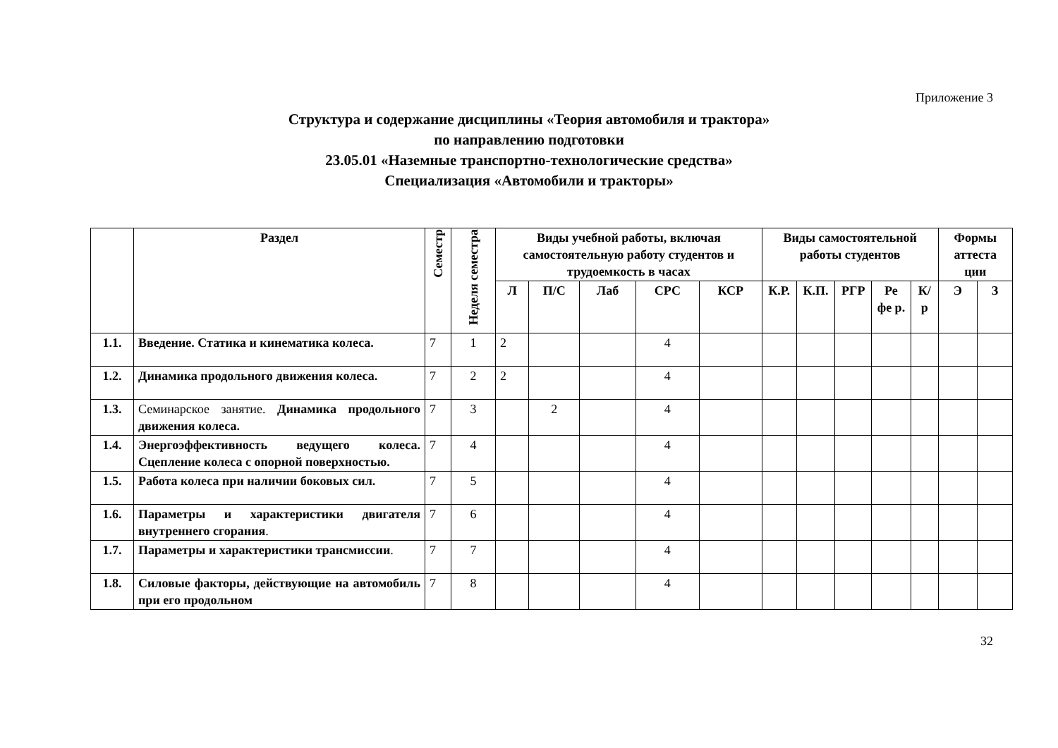Приложение 3
Структура и содержание дисциплины «Теория автомобиля и трактора»
по направлению подготовки
23.05.01 «Наземные транспортно-технологические средства»
Специализация «Автомобили и тракторы»
| | Раздел | Семестр | Неделя семестра | Виды учебной работы, включая самостоятельную работу студентов и трудоемкость в часах | | | | | Виды самостоятельной работы студентов | | | | | Формы аттеста ции | |
| --- | --- | --- | --- | --- | --- | --- | --- | --- | --- | --- | --- | --- | --- | --- | --- |
| | | | | Л | П/С | Лаб | СРС | КСР | К.Р. | К.П. | РГР | Ре фе р. | К/р | Э | З |
| 1.1. | Введение. Статика и кинематика колеса. | 7 | 1 | 2 | | | 4 | | | | | | | | |
| 1.2. | Динамика продольного движения колеса. | 7 | 2 | 2 | | | 4 | | | | | | | | |
| 1.3. | Семинарское занятие. Динамика продольного движения колеса. | 7 | 3 | | 2 | | 4 | | | | | | | | |
| 1.4. | Энергоэффективность ведущего колеса. Сцепление колеса с опорной поверхностью. | 7 | 4 | | | | 4 | | | | | | | | |
| 1.5. | Работа колеса при наличии боковых сил. | 7 | 5 | | | | 4 | | | | | | | | |
| 1.6. | Параметры и характеристики двигателя внутреннего сгорания . | 7 | 6 | | | | 4 | | | | | | | | |
| 1.7. | Параметры и характеристики трансмиссии . | 7 | 7 | | | | 4 | | | | | | | | |
| 1.8. | Силовые факторы, действующие на автомобиль при его продольном | 7 | 8 | | | | 4 | | | | | | | | |
32